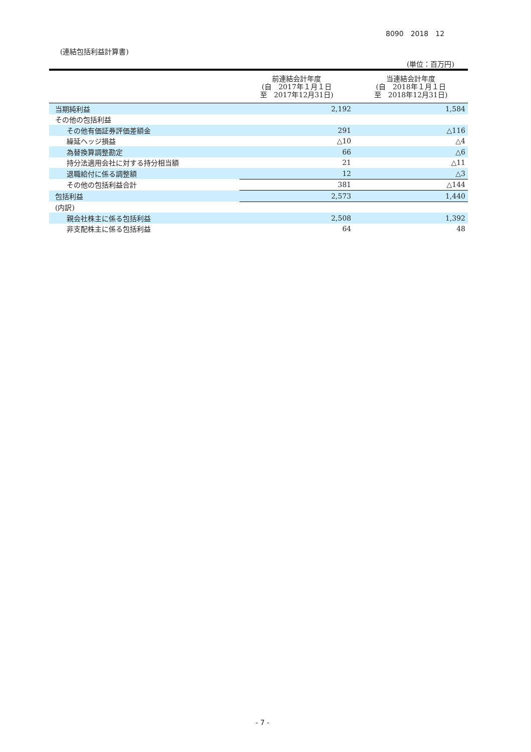8090　2018　12
(連結包括利益計算書)
(単位：百万円)
| | 前連結会計年度 (自 2017年１月１日 至 2017年12月31日) | 当連結会計年度 (自 2018年１月１日 至 2018年12月31日) |
| --- | --- | --- |
| 当期純利益 | 2,192 | 1,584 |
| その他の包括利益 | | |
| その他有価証券評価差額金 | 291 | △116 |
| 繰延ヘッジ損益 | △10 | △4 |
| 為替換算調整勘定 | 66 | △6 |
| 持分法適用会社に対する持分相当額 | 21 | △11 |
| 退職給付に係る調整額 | 12 | △3 |
| その他の包括利益合計 | 381 | △144 |
| 包括利益 | 2,573 | 1,440 |
| (内訳) | | |
| 親会社株主に係る包括利益 | 2,508 | 1,392 |
| 非支配株主に係る包括利益 | 64 | 48 |
- 7 -